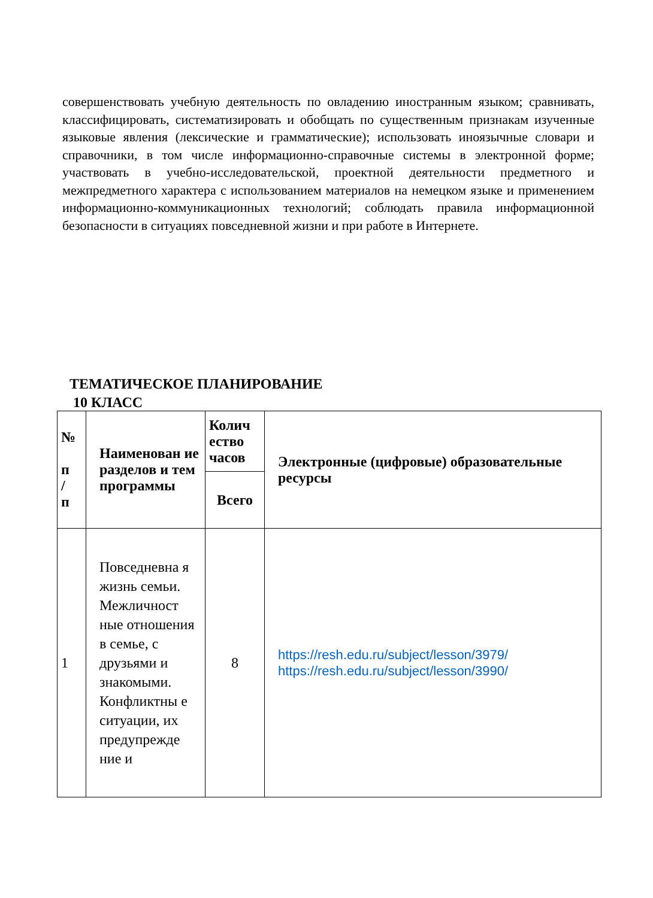совершенствовать учебную деятельность по овладению иностранным языком; сравнивать, классифицировать, систематизировать и обобщать по существенным признакам изученные языковые явления (лексические и грамматические); использовать иноязычные словари и справочники, в том числе информационно-справочные системы в электронной форме; участвовать в учебно-исследовательской, проектной деятельности предметного и межпредметного характера с использованием материалов на немецком языке и применением информационно-коммуникационных технологий; соблюдать правила информационной безопасности в ситуациях повседневной жизни и при работе в Интернете.
ТЕМАТИЧЕСКОЕ ПЛАНИРОВАНИЕ
10 КЛАСС
| № п / п | Наименован ие разделов и тем программы | Колич ество часов | Электронные (цифровые) образовательные ресурсы |
| --- | --- | --- | --- |
| | | Всего | |
| 1 | Повседневна я жизнь семьи. Межличност ные отношения в семье, с друзьями и знакомыми. Конфликтны е ситуации, их предупрежде ние и | 8 | https://resh.edu.ru/subject/lesson/3979/ https://resh.edu.ru/subject/lesson/3990/ |